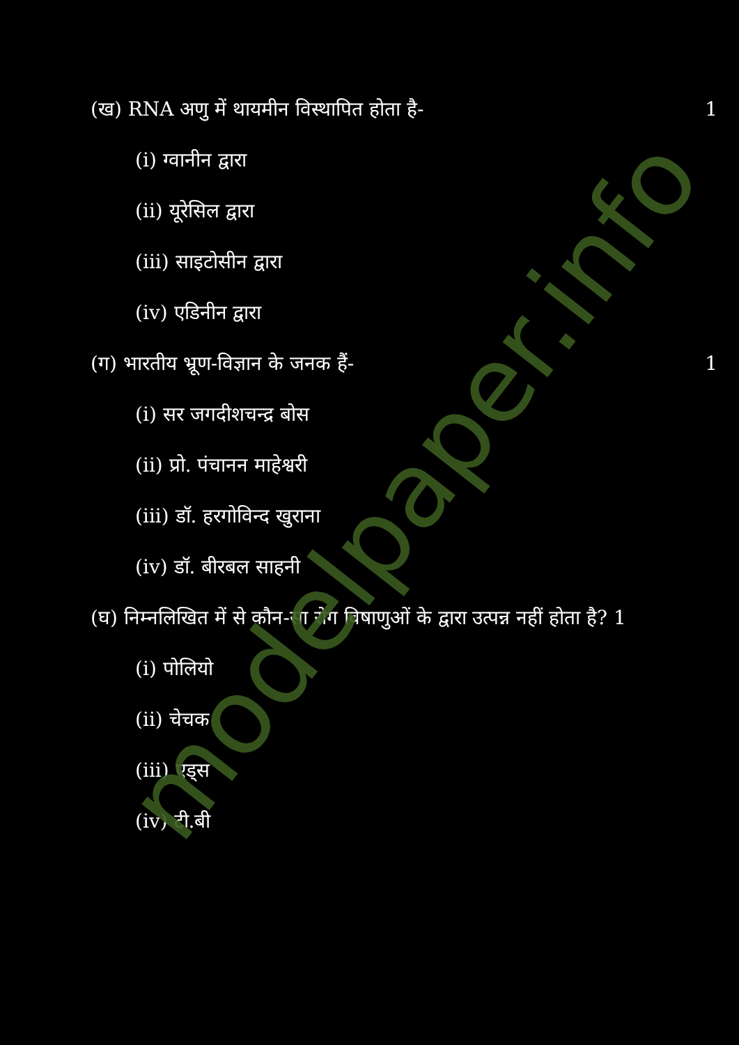(ख) RNA अणु में थायमीन विस्थापित होता है- 1
(i) ग्वानीन द्वारा
(ii) यूरेसिल द्वारा
(iii) साइटोसीन द्वारा
(iv) एडिनीन द्वारा
(ग) भारतीय भ्रूण-विज्ञान के जनक हैं- 1
(i) सर जगदीशचन्द्र बोस
(ii) प्रो. पंचानन माहेश्वरी
(iii) डॉ. हरगोविन्द खुराना
(iv) डॉ. बीरबल साहनी
(घ) निम्नलिखित में से कौन-सा रोग विषाणुओं के द्वारा उत्पन्न नहीं होता है? 1
(i) पोलियो
(ii) चेचक
(iii) एड्स
(iv) टी.बी
modelpaper.info